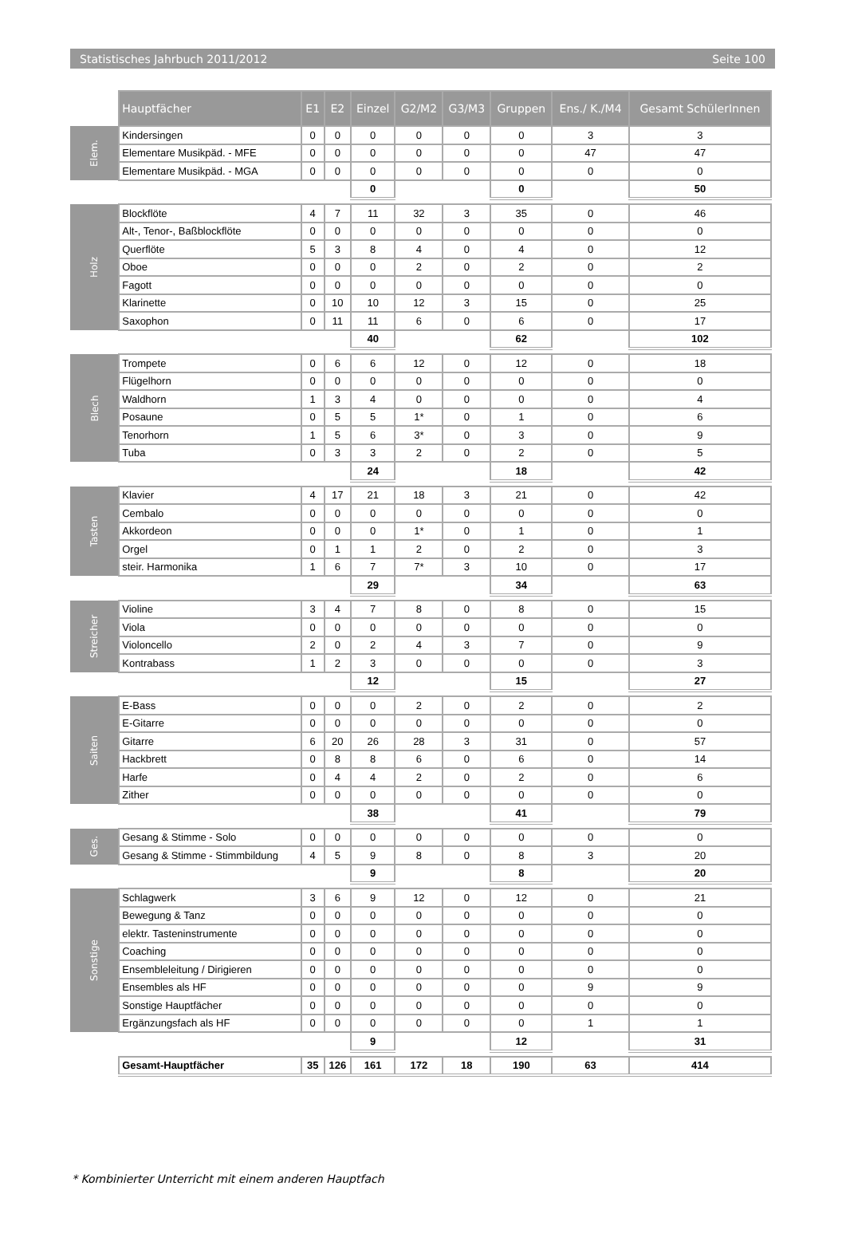Statistisches Jahrbuch 2011/2012 Seite 100
| | Hauptfächer | E1 | E2 | Einzel | G2/M2 | G3/M3 | Gruppen | Ens./ K./M4 | Gesamt SchülerInnen |
| Elem. | Kindersingen | 0 | 0 | 0 | 0 | 0 | 0 | 3 | 3 |
| | Elementare Musikpäd. - MFE | 0 | 0 | 0 | 0 | 0 | 0 | 47 | 47 |
| | Elementare Musikpäd. - MGA | 0 | 0 | 0 | 0 | 0 | 0 | 0 | 0 |
| | | | | 0 | | | 0 | | 50 |
| Holz | Blockflöte | 4 | 7 | 11 | 32 | 3 | 35 | 0 | 46 |
| | Alt-, Tenor-, Baßblockflöte | 0 | 0 | 0 | 0 | 0 | 0 | 0 | 0 |
| | Querflöte | 5 | 3 | 8 | 4 | 0 | 4 | 0 | 12 |
| | Oboe | 0 | 0 | 0 | 2 | 0 | 2 | 0 | 2 |
| | Fagott | 0 | 0 | 0 | 0 | 0 | 0 | 0 | 0 |
| | Klarinette | 0 | 10 | 10 | 12 | 3 | 15 | 0 | 25 |
| | Saxophon | 0 | 11 | 11 | 6 | 0 | 6 | 0 | 17 |
| | | | | 40 | | | 62 | | 102 |
| Blech | Trompete | 0 | 6 | 6 | 12 | 0 | 12 | 0 | 18 |
| | Flügelhorn | 0 | 0 | 0 | 0 | 0 | 0 | 0 | 0 |
| | Waldhorn | 1 | 3 | 4 | 0 | 0 | 0 | 0 | 4 |
| | Posaune | 0 | 5 | 5 | 1* | 0 | 1 | 0 | 6 |
| | Tenorhorn | 1 | 5 | 6 | 3* | 0 | 3 | 0 | 9 |
| | Tuba | 0 | 3 | 3 | 2 | 0 | 2 | 0 | 5 |
| | | | | 24 | | | 18 | | 42 |
| Tasten | Klavier | 4 | 17 | 21 | 18 | 3 | 21 | 0 | 42 |
| | Cembalo | 0 | 0 | 0 | 0 | 0 | 0 | 0 | 0 |
| | Akkordeon | 0 | 0 | 0 | 1* | 0 | 1 | 0 | 1 |
| | Orgel | 0 | 1 | 1 | 2 | 0 | 2 | 0 | 3 |
| | steir. Harmonika | 1 | 6 | 7 | 7* | 3 | 10 | 0 | 17 |
| | | | | 29 | | | 34 | | 63 |
| Streicher | Violine | 3 | 4 | 7 | 8 | 0 | 8 | 0 | 15 |
| | Viola | 0 | 0 | 0 | 0 | 0 | 0 | 0 | 0 |
| | Violoncello | 2 | 0 | 2 | 4 | 3 | 7 | 0 | 9 |
| | Kontrabass | 1 | 2 | 3 | 0 | 0 | 0 | 0 | 3 |
| | | | | 12 | | | 15 | | 27 |
| Saiten | E-Bass | 0 | 0 | 0 | 2 | 0 | 2 | 0 | 2 |
| | E-Gitarre | 0 | 0 | 0 | 0 | 0 | 0 | 0 | 0 |
| | Gitarre | 6 | 20 | 26 | 28 | 3 | 31 | 0 | 57 |
| | Hackbrett | 0 | 8 | 8 | 6 | 0 | 6 | 0 | 14 |
| | Harfe | 0 | 4 | 4 | 2 | 0 | 2 | 0 | 6 |
| | Zither | 0 | 0 | 0 | 0 | 0 | 0 | 0 | 0 |
| | | | | 38 | | | 41 | | 79 |
| Ges. | Gesang & Stimme - Solo | 0 | 0 | 0 | 0 | 0 | 0 | 0 | 0 |
| | Gesang & Stimme - Stimmbildung | 4 | 5 | 9 | 8 | 0 | 8 | 3 | 20 |
| | | | | 9 | | | 8 | | 20 |
| Sonstige | Schlagwerk | 3 | 6 | 9 | 12 | 0 | 12 | 0 | 21 |
| | Bewegung & Tanz | 0 | 0 | 0 | 0 | 0 | 0 | 0 | 0 |
| | elektr. Tasteninstrumente | 0 | 0 | 0 | 0 | 0 | 0 | 0 | 0 |
| | Coaching | 0 | 0 | 0 | 0 | 0 | 0 | 0 | 0 |
| | Ensembleleitung / Dirigieren | 0 | 0 | 0 | 0 | 0 | 0 | 0 | 0 |
| | Ensembles als HF | 0 | 0 | 0 | 0 | 0 | 0 | 9 | 9 |
| | Sonstige Hauptfächer | 0 | 0 | 0 | 0 | 0 | 0 | 0 | 0 |
| | Ergänzungsfach als HF | 0 | 0 | 0 | 0 | 0 | 0 | 1 | 1 |
| | | | | 9 | | | 12 | | 31 |
| | Gesamt-Hauptfächer | 35 | 126 | 161 | 172 | 18 | 190 | 63 | 414 |
* Kombinierter Unterricht mit einem anderen Hauptfach